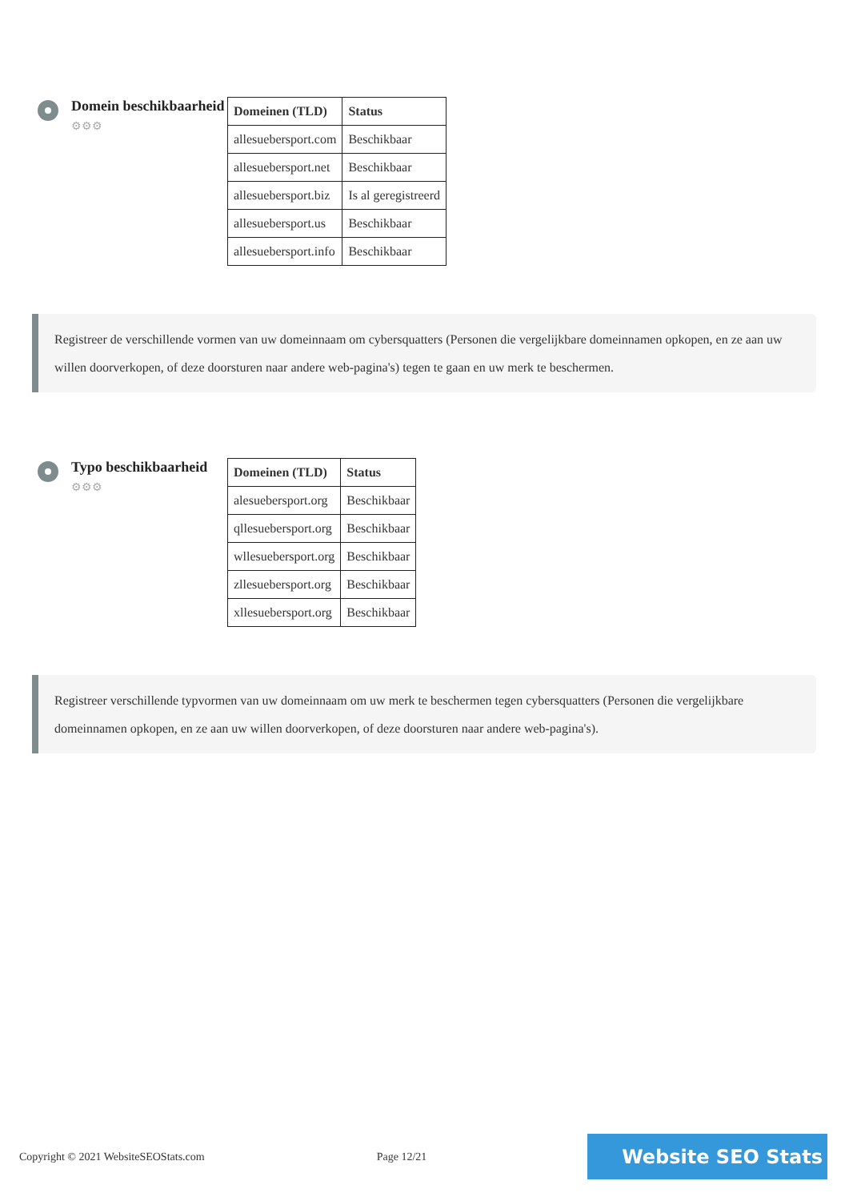Domein beschikbaarheid
⚙⚙⚙
| Domeinen (TLD) | Status |
| --- | --- |
| allesuebersport.com | Beschikbaar |
| allesuebersport.net | Beschikbaar |
| allesuebersport.biz | Is al geregistreerd |
| allesuebersport.us | Beschikbaar |
| allesuebersport.info | Beschikbaar |
Registreer de verschillende vormen van uw domeinnaam om cybersquatters (Personen die vergelijkbare domeinnamen opkopen, en ze aan uw willen doorverkopen, of deze doorsturen naar andere web-pagina's) tegen te gaan en uw merk te beschermen.
Typo beschikbaarheid
⚙⚙⚙
| Domeinen (TLD) | Status |
| --- | --- |
| alesuebersport.org | Beschikbaar |
| qllesuebersport.org | Beschikbaar |
| wllesuebersport.org | Beschikbaar |
| zllesuebersport.org | Beschikbaar |
| xllesuebersport.org | Beschikbaar |
Registreer verschillende typvormen van uw domeinnaam om uw merk te beschermen tegen cybersquatters (Personen die vergelijkbare domeinnamen opkopen, en ze aan uw willen doorverkopen, of deze doorsturen naar andere web-pagina's).
Copyright © 2021 WebsiteSEOStats.com Page 12/21
Website SEO Stats